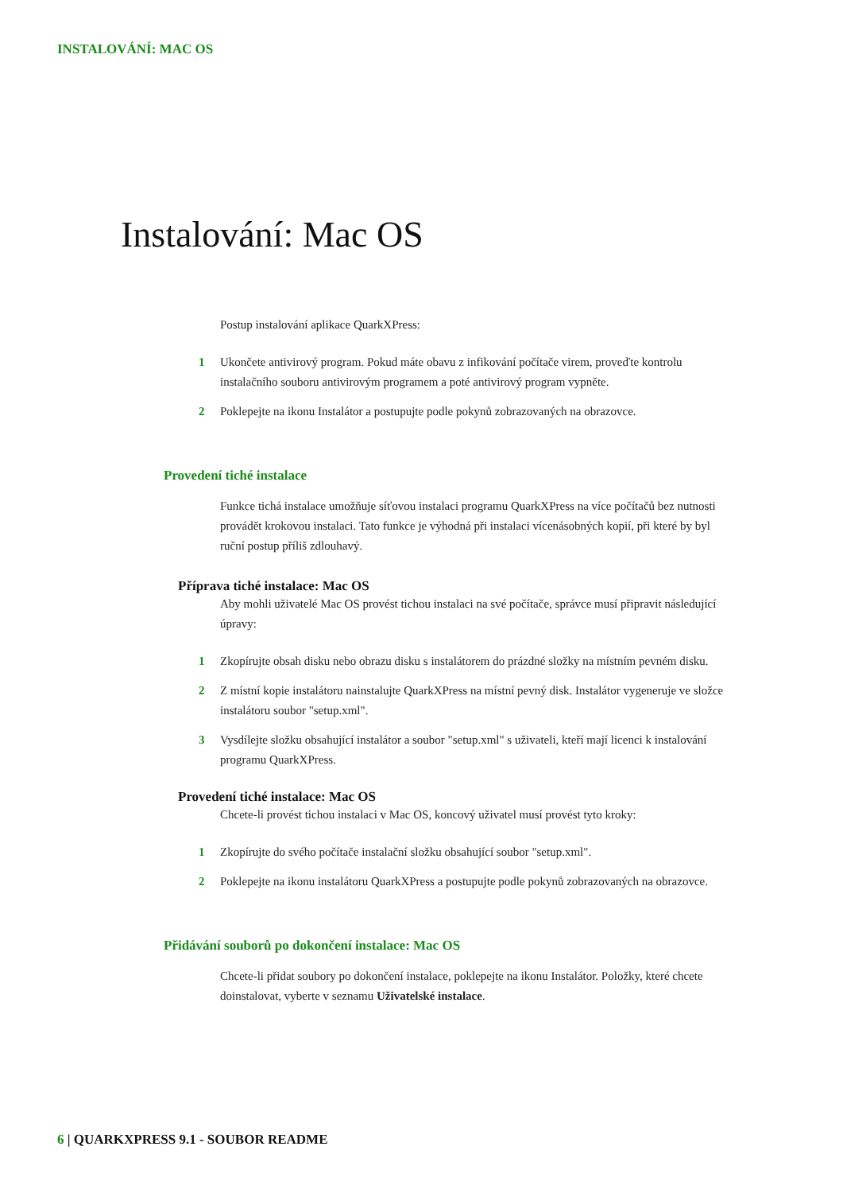INSTALOVÁNÍ: MAC OS
Instalování: Mac OS
Postup instalování aplikace QuarkXPress:
1 Ukončete antivirový program. Pokud máte obavu z infikování počítače virem, proveďte kontrolu instalačního souboru antivirovým programem a poté antivirový program vypněte.
2 Poklepejte na ikonu Instalátor a postupujte podle pokynů zobrazovaných na obrazovce.
Provedení tiché instalace
Funkce tichá instalace umožňuje síťovou instalaci programu QuarkXPress na více počítačů bez nutnosti provádět krokovou instalaci. Tato funkce je výhodná při instalaci vícenásobných kopií, při které by byl ruční postup příliš zdlouhavý.
Příprava tiché instalace: Mac OS
Aby mohli uživatelé Mac OS provést tichou instalaci na své počítače, správce musí připravit následující úpravy:
1 Zkopírujte obsah disku nebo obrazu disku s instalátorem do prázdné složky na místním pevném disku.
2 Z místní kopie instalátoru nainstalujte QuarkXPress na místní pevný disk. Instalátor vygeneruje ve složce instalátoru soubor "setup.xml".
3 Vysdílejte složku obsahující instalátor a soubor "setup.xml" s uživateli, kteří mají licenci k instalování programu QuarkXPress.
Provedení tiché instalace: Mac OS
Chcete-li provést tichou instalaci v Mac OS, koncový uživatel musí provést tyto kroky:
1 Zkopírujte do svého počítače instalační složku obsahující soubor "setup.xml".
2 Poklepejte na ikonu instalátoru QuarkXPress a postupujte podle pokynů zobrazovaných na obrazovce.
Přidávání souborů po dokončení instalace: Mac OS
Chcete-li přidat soubory po dokončení instalace, poklepejte na ikonu Instalátor. Položky, které chcete doinstalovat, vyberte v seznamu Uživatelské instalace.
6 | QUARKXPRESS 9.1 - SOUBOR README